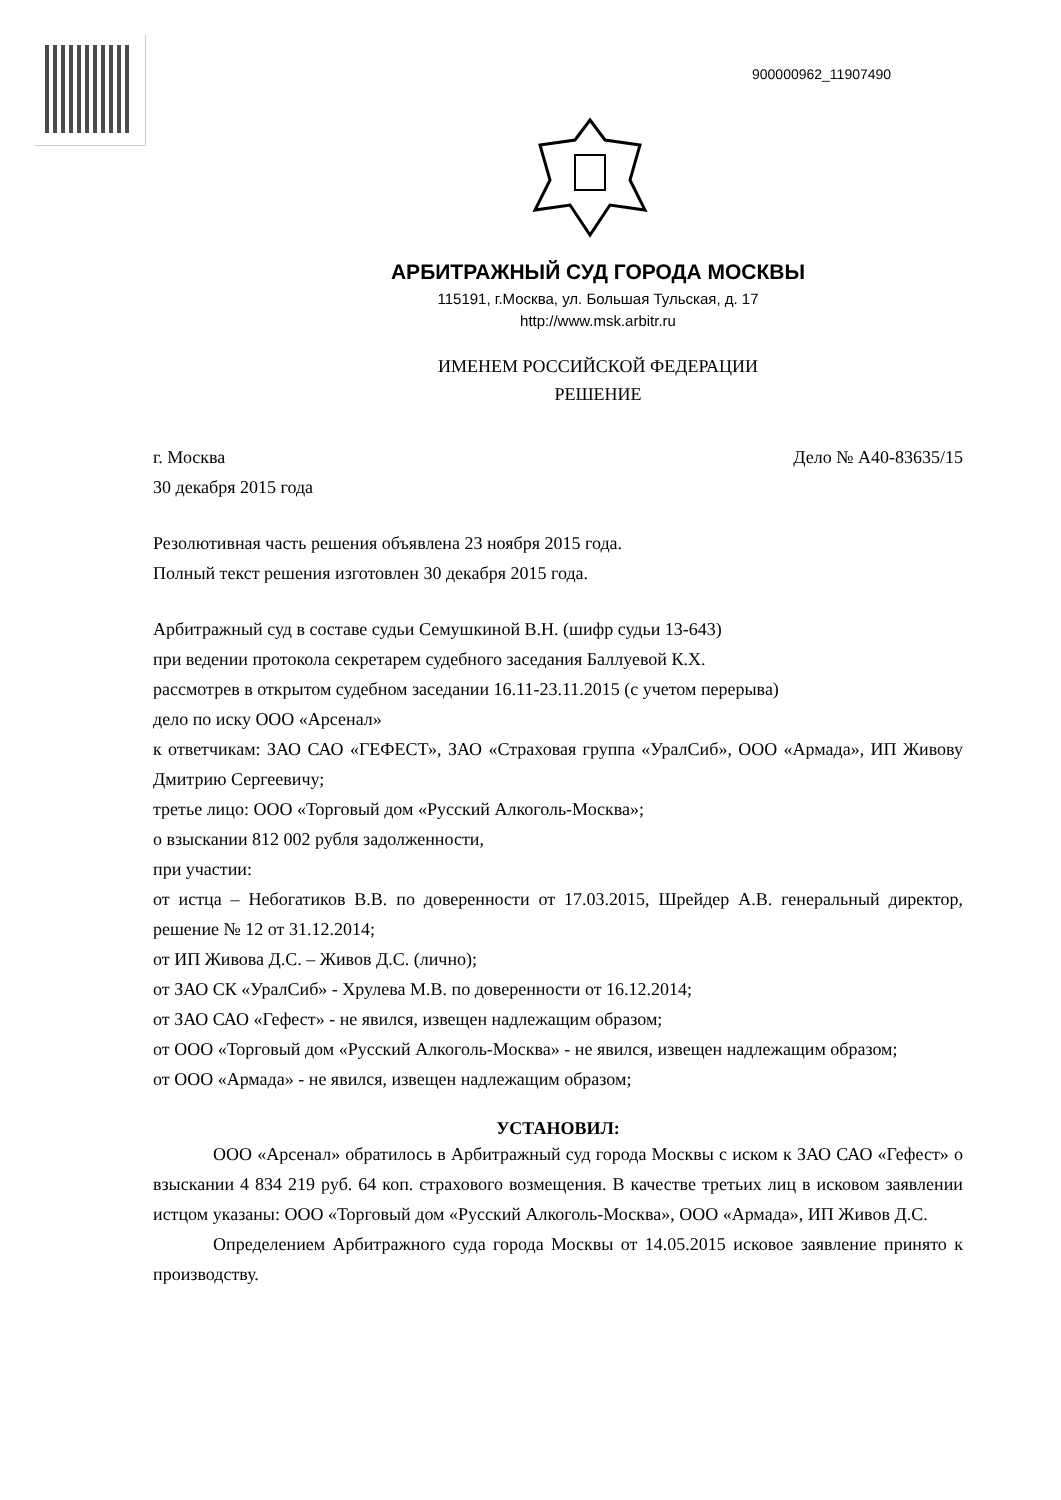900000962_11907490
АРБИТРАЖНЫЙ СУД ГОРОДА МОСКВЫ
115191, г.Москва, ул. Большая Тульская, д. 17
http://www.msk.arbitr.ru
ИМЕНЕМ РОССИЙСКОЙ ФЕДЕРАЦИИ
РЕШЕНИЕ
г. Москва Дело № А40-83635/15
30 декабря 2015 года
Резолютивная часть решения объявлена 23 ноября 2015 года.
Полный текст решения изготовлен 30 декабря 2015 года.
Арбитражный суд в составе судьи Семушкиной В.Н. (шифр судьи 13-643)
при ведении протокола секретарем судебного заседания Баллуевой К.Х.
рассмотрев в открытом судебном заседании 16.11-23.11.2015 (с учетом перерыва)
дело по иску ООО «Арсенал»
к ответчикам: ЗАО САО «ГЕФЕСТ», ЗАО «Страховая группа «УралСиб», ООО «Армада», ИП Живову Дмитрию Сергеевичу;
третье лицо: ООО «Торговый дом «Русский Алкоголь-Москва»;
о взыскании 812 002 рубля задолженности,
при участии:
от истца – Небогатиков В.В. по доверенности от 17.03.2015, Шрейдер А.В. генеральный директор, решение № 12 от 31.12.2014;
от ИП Живова Д.С. – Живов Д.С. (лично);
от ЗАО СК «УралСиб» - Хрулева М.В. по доверенности от 16.12.2014;
от ЗАО САО «Гефест» - не явился, извещен надлежащим образом;
от ООО «Торговый дом «Русский Алкоголь-Москва» - не явился, извещен надлежащим образом;
от ООО «Армада» - не явился, извещен надлежащим образом;
УСТАНОВИЛ:
ООО «Арсенал» обратилось в Арбитражный суд города Москвы с иском к ЗАО САО «Гефест» о взыскании 4 834 219 руб. 64 коп. страхового возмещения. В качестве третьих лиц в исковом заявлении истцом указаны: ООО «Торговый дом «Русский Алкоголь-Москва», ООО «Армада», ИП Живов Д.С.
Определением Арбитражного суда города Москвы от 14.05.2015 исковое заявление принято к производству.